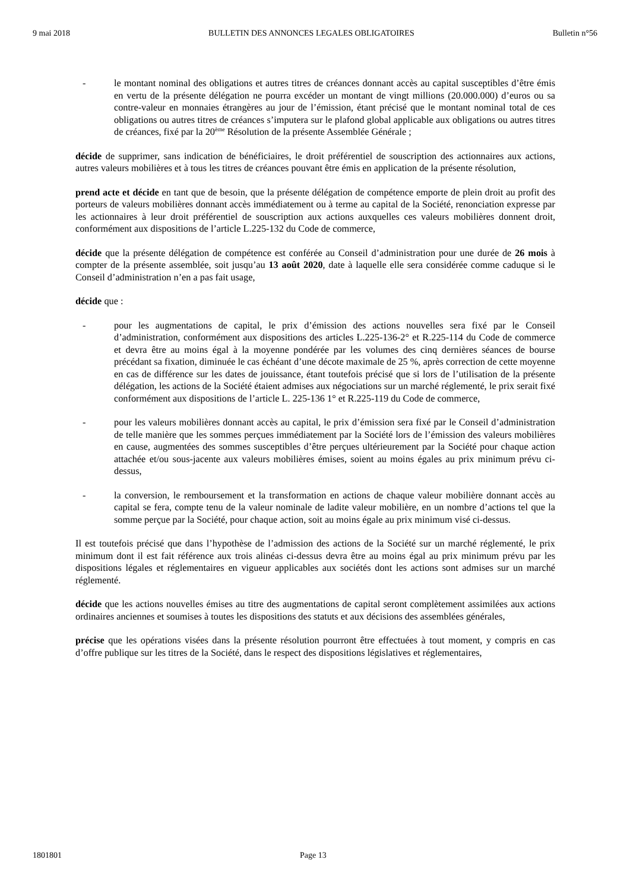9 mai 2018 BULLETIN DES ANNONCES LEGALES OBLIGATOIRES Bulletin n°56
- le montant nominal des obligations et autres titres de créances donnant accès au capital susceptibles d’être émis en vertu de la présente délégation ne pourra excéder un montant de vingt millions (20.000.000) d’euros ou sa contre-valeur en monnaies étrangères au jour de l’émission, étant précisé que le montant nominal total de ces obligations ou autres titres de créances s’imputera sur le plafond global applicable aux obligations ou autres titres de créances, fixé par la 20<sup>ème</sup> Résolution de la présente Assemblée Générale ;
décide de supprimer, sans indication de bénéficiaires, le droit préférentiel de souscription des actionnaires aux actions, autres valeurs mobilières et à tous les titres de créances pouvant être émis en application de la présente résolution,
prend acte et décide en tant que de besoin, que la présente délégation de compétence emporte de plein droit au profit des porteurs de valeurs mobilières donnant accès immédiatement ou à terme au capital de la Société, renonciation expresse par les actionnaires à leur droit préférentiel de souscription aux actions auxquelles ces valeurs mobilières donnent droit, conformément aux dispositions de l’article L.225-132 du Code de commerce,
décide que la présente délégation de compétence est conférée au Conseil d’administration pour une durée de 26 mois à compter de la présente assemblée, soit jusqu’au 13 août 2020, date à laquelle elle sera considérée comme caduque si le Conseil d’administration n’en a pas fait usage,
décide que :
- pour les augmentations de capital, le prix d’émission des actions nouvelles sera fixé par le Conseil d’administration, conformément aux dispositions des articles L.225-136-2° et R.225-114 du Code de commerce et devra être au moins égal à la moyenne pondérée par les volumes des cinq dernières séances de bourse précédant sa fixation, diminuée le cas échéant d’une décote maximale de 25 %, après correction de cette moyenne en cas de différence sur les dates de jouissance, étant toutefois précisé que si lors de l’utilisation de la présente délégation, les actions de la Société étaient admises aux négociations sur un marché réglementé, le prix serait fixé conformément aux dispositions de l’article L. 225-136 1° et R.225-119 du Code de commerce,
- pour les valeurs mobilières donnant accès au capital, le prix d’émission sera fixé par le Conseil d’administration de telle manière que les sommes perçues immédiatement par la Société lors de l’émission des valeurs mobilières en cause, augmentées des sommes susceptibles d’être perçues ultérieurement par la Société pour chaque action attachée et/ou sous-jacente aux valeurs mobilières émises, soient au moins égales au prix minimum prévu ci-dessus,
- la conversion, le remboursement et la transformation en actions de chaque valeur mobilière donnant accès au capital se fera, compte tenu de la valeur nominale de ladite valeur mobilière, en un nombre d’actions tel que la somme perçue par la Société, pour chaque action, soit au moins égale au prix minimum visé ci-dessus.
Il est toutefois précisé que dans l’hypothèse de l’admission des actions de la Société sur un marché réglementé, le prix minimum dont il est fait référence aux trois alinéas ci-dessus devra être au moins égal au prix minimum prévu par les dispositions légales et réglementaires en vigueur applicables aux sociétés dont les actions sont admises sur un marché réglementé.
décide que les actions nouvelles émises au titre des augmentations de capital seront complètement assimilées aux actions ordinaires anciennes et soumises à toutes les dispositions des statuts et aux décisions des assemblées générales,
précise que les opérations visées dans la présente résolution pourront être effectuées à tout moment, y compris en cas d’offre publique sur les titres de la Société, dans le respect des dispositions législatives et réglementaires,
1801801 Page 13